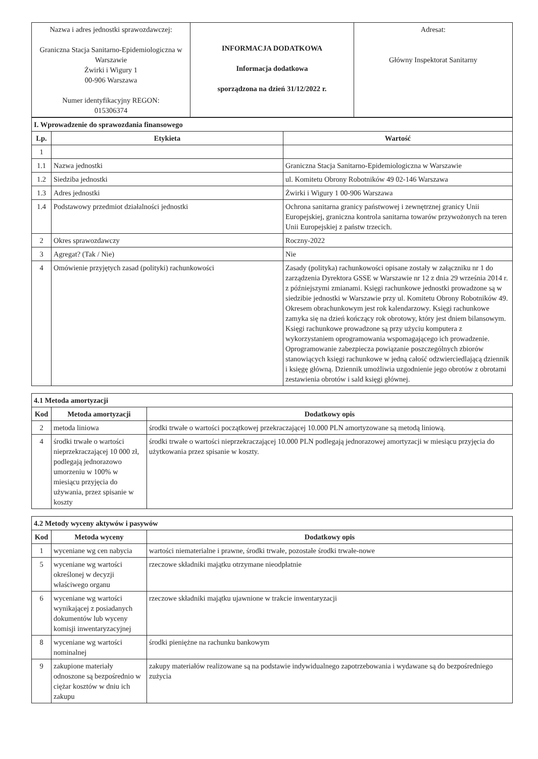| Nazwa i adres jednostki sprawozdawczej: Graniczna Stacja Sanitarno-Epidemiologiczna w Warszawie Żwirki i Wigury 1 00-906 Warszawa Numer identyfikacyjny REGON: 015306374 | INFORMACJA DODATKOWA Informacja dodatkowa sporządzona na dzień 31/12/2022 r. | Adresat: Główny Inspektorat Sanitarny |
| I. Wprowadzenie do sprawozdania finansowego | | |
| Lp. | Etykieta | Wartość |
| 1 | | |
| 1.1 | Nazwa jednostki | Graniczna Stacja Sanitarno-Epidemiologiczna w Warszawie |
| 1.2 | Siedziba jednostki | ul. Komitetu Obrony Robotników 49 02-146 Warszawa |
| 1.3 | Adres jednostki | Żwirki i Wigury 1 00-906 Warszawa |
| 1.4 | Podstawowy przedmiot działalności jednostki | Ochrona sanitarna granicy państwowej i zewnętrznej granicy Unii Europejskiej, graniczna kontrola sanitarna towarów przywożonych na teren Unii Europejskiej z państw trzecich. |
| 2 | Okres sprawozdawczy | Roczny-2022 |
| 3 | Agregat? (Tak / Nie) | Nie |
| 4 | Omówienie przyjętych zasad (polityki) rachunkowości | Zasady (polityka) rachunkowości opisane zostały w załączniku nr 1 do zarządzenia Dyrektora GSSE w Warszawie nr 12 z dnia 29 września 2014 r. z późniejszymi zmianami. Księgi rachunkowe jednostki prowadzone są w siedzibie jednostki w Warszawie przy ul. Komitetu Obrony Robotników 49. Okresem obrachunkowym jest rok kalendarzowy. Księgi rachunkowe zamyka się na dzień kończący rok obrotowy, który jest dniem bilansowym. Księgi rachunkowe prowadzone są przy użyciu komputera z wykorzystaniem oprogramowania wspomagającego ich prowadzenie. Oprogramowanie zabezpiecza powiązanie poszczególnych zbiorów stanowiących księgi rachunkowe w jedną całość odzwierciedlającą dziennik i księgę główną. Dziennik umożliwia uzgodnienie jego obrotów z obrotami zestawienia obrotów i sald księgi głównej. |
| 4.1 Metoda amortyzacji | | |
| Kod | Metoda amortyzacji | Dodatkowy opis |
| 2 | metoda liniowa | środki trwałe o wartości początkowej przekraczającej 10.000 PLN amortyzowane są metodą liniową. |
| 4 | środki trwałe o wartości nieprzekraczającej 10 000 zł, podlegają jednorazowo umorzeniu w 100% w miesiącu przyjęcia do używania, przez spisanie w koszty | środki trwałe o wartości nieprzekraczającej 10.000 PLN podlegają jednorazowej amortyzacji w miesiącu przyjęcia do użytkowania przez spisanie w koszty. |
| 4.2 Metody wyceny aktywów i pasywów | | |
| Kod | Metoda wyceny | Dodatkowy opis |
| 1 | wyceniane wg cen nabycia | wartości niematerialne i prawne, środki trwałe, pozostałe środki trwałe-nowe |
| 5 | wyceniane wg wartości określonej w decyzji właściwego organu | rzeczowe składniki majątku otrzymane nieodpłatnie |
| 6 | wyceniane wg wartości wynikającej z posiadanych dokumentów lub wyceny komisji inwentaryzacyjnej | rzeczowe składniki majątku ujawnione w trakcie inwentaryzacji |
| 8 | wyceniane wg wartości nominalnej | środki pieniężne na rachunku bankowym |
| 9 | zakupione materiały odnoszone są bezpośrednio w ciężar kosztów w dniu ich zakupu | zakupy materiałów realizowane są na podstawie indywidualnego zapotrzebowania i wydawane są do bezpośredniego zużycia |